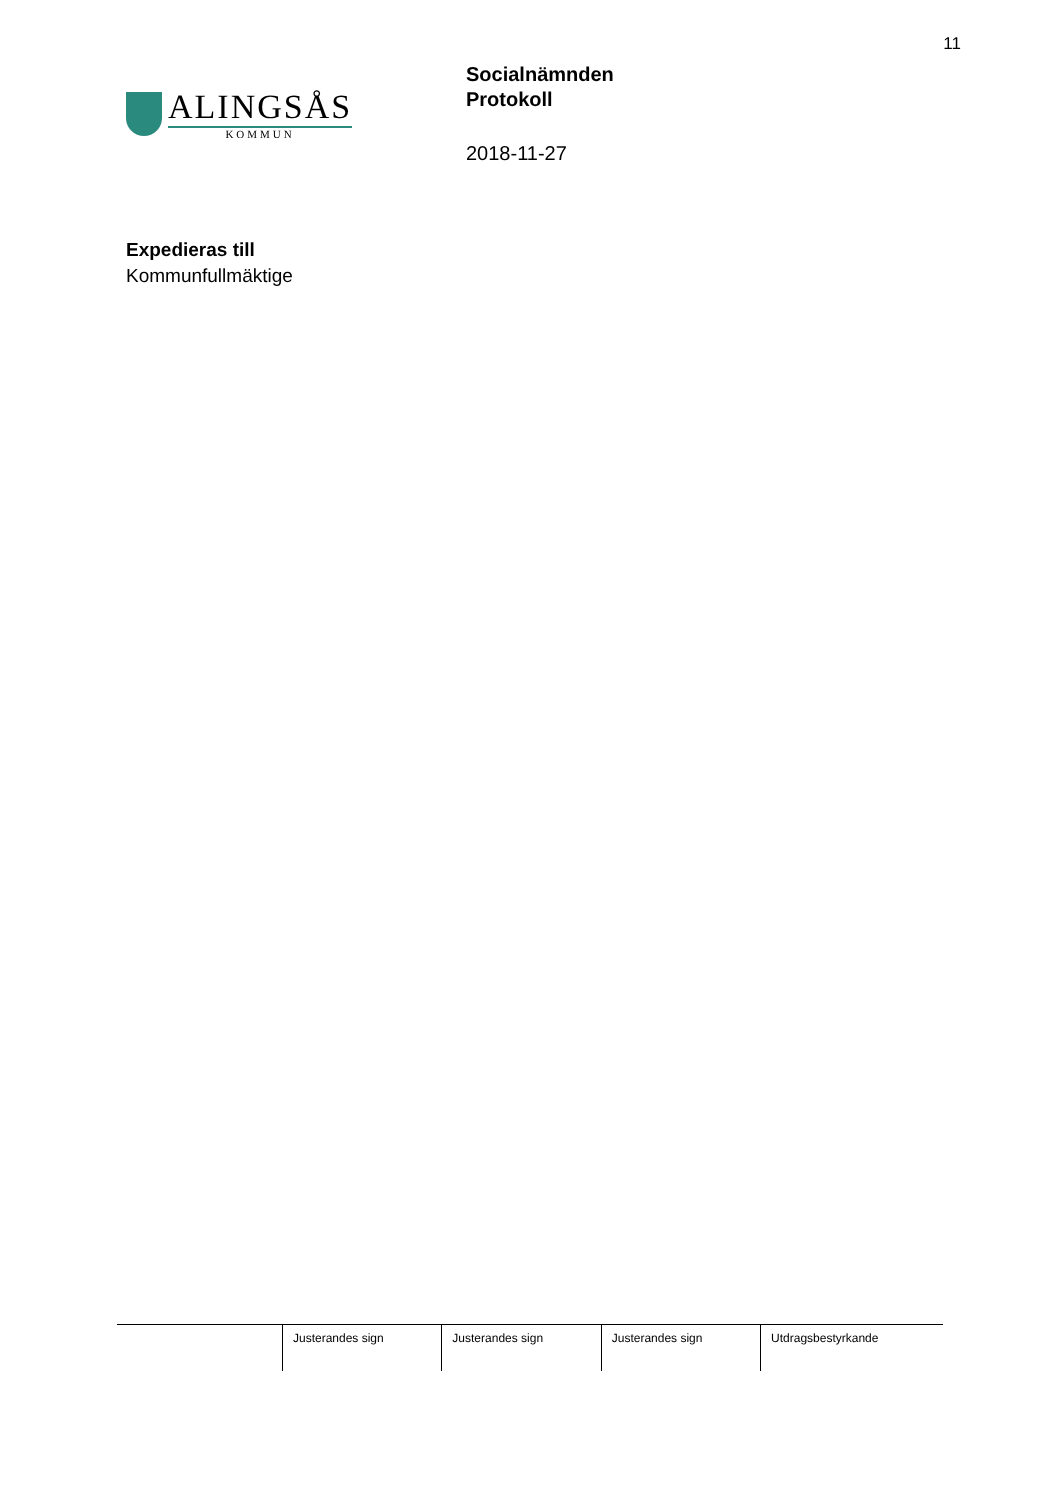11
ALINGSÅS
KOMMUN
Socialnämnden
Protokoll
2018-11-27
Expedieras till
Kommunfullmäktige
| | Justerandes sign | Justerandes sign | Justerandes sign | Utdragsbestyrkande |